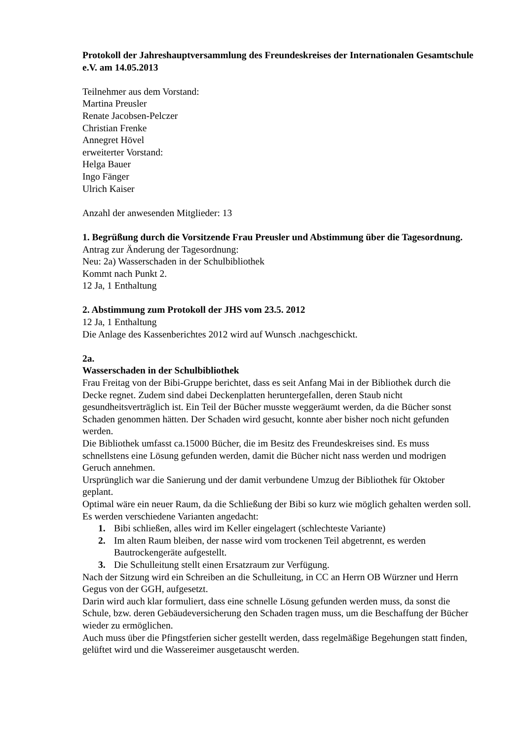Protokoll der Jahreshauptversammlung des Freundeskreises der Internationalen Gesamtschule e.V. am 14.05.2013
Teilnehmer aus dem Vorstand:
Martina Preusler
Renate Jacobsen-Pelczer
Christian Frenke
Annegret Hövel
erweiterter Vorstand:
Helga Bauer
Ingo Fänger
Ulrich Kaiser
Anzahl der anwesenden Mitglieder: 13
1. Begrüßung durch die Vorsitzende Frau Preusler und Abstimmung über die Tagesordnung.
Antrag zur Änderung der Tagesordnung:
Neu: 2a) Wasserschaden in der Schulbibliothek
Kommt nach Punkt 2.
12 Ja, 1 Enthaltung
2. Abstimmung zum Protokoll der JHS vom 23.5. 2012
12 Ja, 1 Enthaltung
Die Anlage des Kassenberichtes 2012 wird auf Wunsch .nachgeschickt.
2a.
Wasserschaden in der Schulbibliothek
Frau Freitag von der Bibi-Gruppe berichtet, dass es seit Anfang Mai in der Bibliothek durch die Decke regnet. Zudem sind dabei Deckenplatten heruntergefallen, deren Staub nicht gesundheitsverträglich ist. Ein Teil der Bücher musste weggeräumt werden, da die Bücher sonst Schaden genommen hätten. Der Schaden wird gesucht, konnte aber bisher noch nicht gefunden werden.
Die Bibliothek umfasst ca.15000 Bücher, die im Besitz des Freundeskreises sind. Es muss schnellstens eine Lösung gefunden werden, damit die Bücher nicht nass werden und modrigen Geruch annehmen.
Ursprünglich war die Sanierung und der damit verbundene Umzug der Bibliothek für Oktober geplant.
Optimal wäre ein neuer Raum, da die Schließung der Bibi so kurz wie möglich gehalten werden soll.
Es werden verschiedene Varianten angedacht:
1. Bibi schließen, alles wird im Keller eingelagert (schlechteste Variante)
2. Im alten Raum bleiben, der nasse wird vom trockenen Teil abgetrennt, es werden Bautrockengeräte aufgestellt.
3. Die Schulleitung stellt einen Ersatzraum zur Verfügung.
Nach der Sitzung wird ein Schreiben an die Schulleitung, in CC an Herrn OB Würzner und Herrn Gegus von der GGH, aufgesetzt.
Darin wird auch klar formuliert, dass eine schnelle Lösung gefunden werden muss, da sonst die Schule, bzw. deren Gebäudeversicherung den Schaden tragen muss, um die Beschaffung der Bücher wieder zu ermöglichen.
Auch muss über die Pfingstferien sicher gestellt werden, dass regelmäßige Begehungen statt finden, gelüftet wird und die Wassereimer ausgetauscht werden.